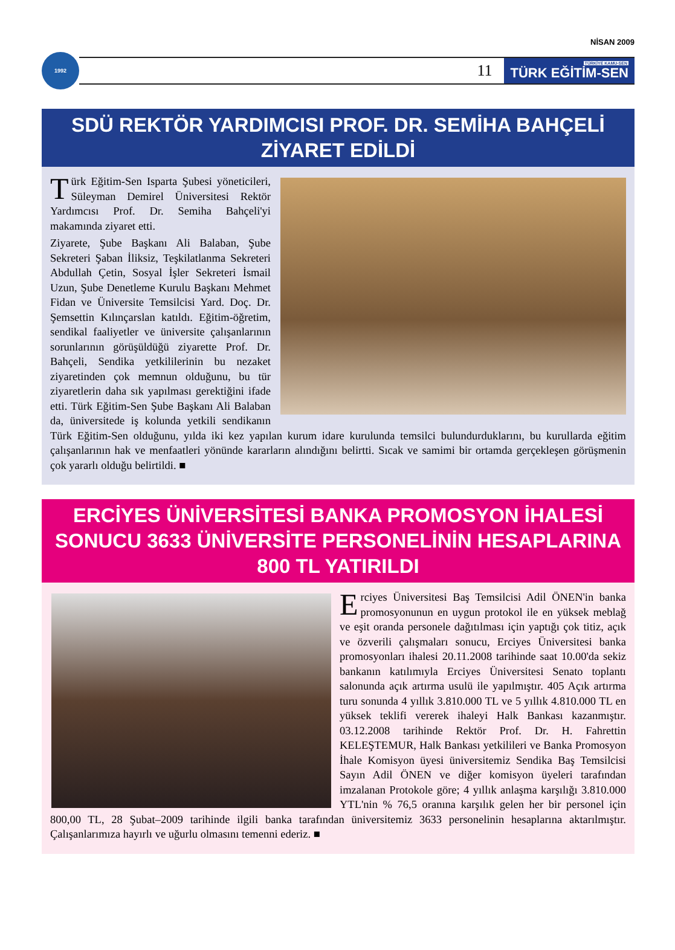NİSAN 2009
1992
11
TÜRKİYE KAMU-SEN
TÜRK EĞİTİM-SEN
SDÜ REKTÖR YARDIMCISI PROF. DR. SEMİHA BAHÇELİ ZİYARET EDİLDİ
Türk Eğitim-Sen Isparta Şubesi yöneticileri, Süleyman Demirel Üniversitesi Rektör Yardımcısı Prof. Dr. Semiha Bahçeli'yi makamında ziyaret etti.
Ziyarete, Şube Başkanı Ali Balaban, Şube Sekreteri Şaban İliksiz, Teşkilatlanma Sekreteri Abdullah Çetin, Sosyal İşler Sekreteri İsmail Uzun, Şube Denetleme Kurulu Başkanı Mehmet Fidan ve Üniversite Temsilcisi Yard. Doç. Dr. Şemsettin Kılınçarslan katıldı. Eğitim-öğretim, sendikal faaliyetler ve üniversite çalışanlarının sorunlarının görüşüldüğü ziyarette Prof. Dr. Bahçeli, Sendika yetkililerinin bu nezaket ziyaretinden çok memnun olduğunu, bu tür ziyaretlerin daha sık yapılması gerektiğini ifade etti. Türk Eğitim-Sen Şube Başkanı Ali Balaban da, üniversitede iş kolunda yetkili sendikanın Türk Eğitim-Sen olduğunu, yılda iki kez yapılan kurum idare kurulunda temsilci bulundurduklarını, bu kurullarda eğitim çalışanlarının hak ve menfaatleri yönünde kararların alındığını belirtti. Sıcak ve samimi bir ortamda gerçekleşen görüşmenin çok yararlı olduğu belirtildi. ■
ERCİYES ÜNİVERSİTESİ BANKA PROMOSYON İHALESİ SONUCU 3633 ÜNİVERSİTE PERSONELİNİN HESAPLARINA 800 TL YATIRILDI
Erciyes Üniversitesi Baş Temsilcisi Adil ÖNEN'in banka promosyonunun en uygun protokol ile en yüksek meblağ ve eşit oranda personele dağıtılması için yaptığı çok titiz, açık ve özverili çalışmaları sonucu, Erciyes Üniversitesi banka promosyonları ihalesi 20.11.2008 tarihinde saat 10.00'da sekiz bankanın katılımıyla Erciyes Üniversitesi Senato toplantı salonunda açık artırma usulü ile yapılmıştır. 405 Açık artırma turu sonunda 4 yıllık 3.810.000 TL ve 5 yıllık 4.810.000 TL en yüksek teklifi vererek ihaleyi Halk Bankası kazanmıştır. 03.12.2008 tarihinde Rektör Prof. Dr. H. Fahrettin KELEŞTEMUR, Halk Bankası yetkilileri ve Banka Promosyon İhale Komisyon üyesi üniversitemiz Sendika Baş Temsilcisi Sayın Adil ÖNEN ve diğer komisyon üyeleri tarafından imzalanan Protokole göre; 4 yıllık anlaşma karşılığı 3.810.000 YTL'nin % 76,5 oranına karşılık gelen her bir personel için 800,00 TL, 28 Şubat–2009 tarihinde ilgili banka tarafından üniversitemiz 3633 personelinin hesaplarına aktarılmıştır. Çalışanlarımıza hayırlı ve uğurlu olmasını temenni ederiz. ■